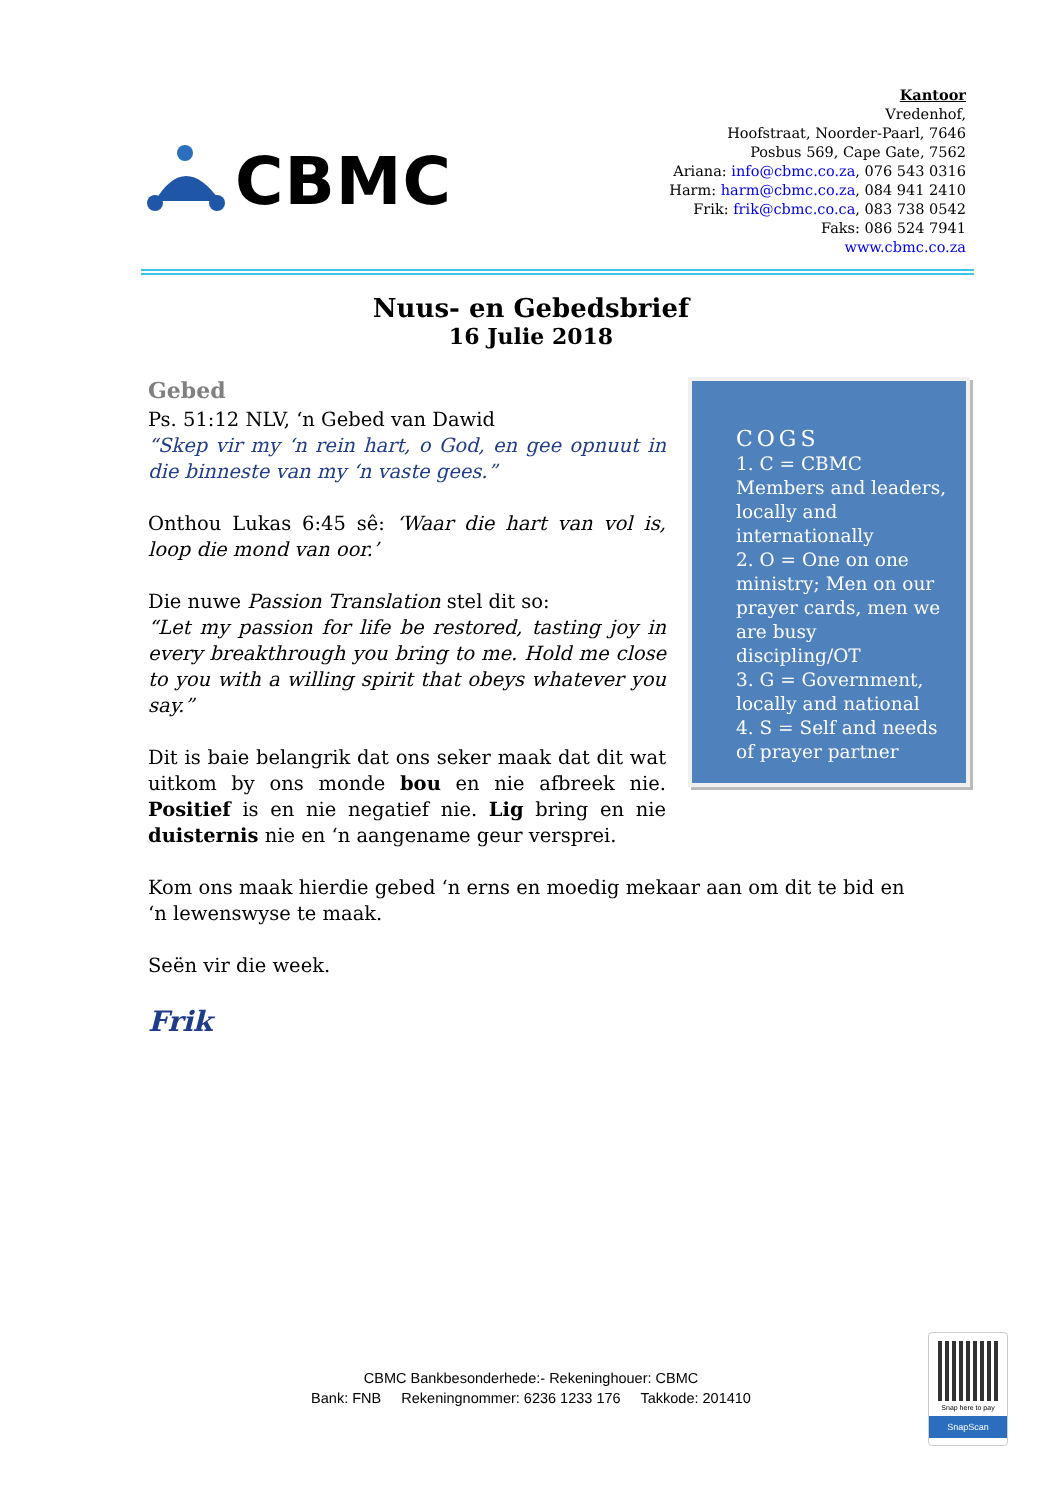CBMC
Kantoor
Vredenhof,
Hoofstraat, Noorder-Paarl, 7646
Posbus 569, Cape Gate, 7562
Ariana: info@cbmc.co.za, 076 543 0316
Harm: harm@cbmc.co.za, 084 941 2410
Frik: frik@cbmc.co.ca, 083 738 0542
Faks: 086 524 7941
www.cbmc.co.za
Nuus- en Gebedsbrief
16 Julie 2018
Gebed
Ps. 51:12 NLV, ‘n Gebed van Dawid
“Skep vir my ‘n rein hart, o God, en gee opnuut in die binneste van my ‘n vaste gees.”
Onthou Lukas 6:45 sê: ‘Waar die hart van vol is, loop die mond van oor.’
Die nuwe Passion Translation stel dit so:
“Let my passion for life be restored, tasting joy in every breakthrough you bring to me. Hold me close to you with a willing spirit that obeys whatever you say.”
Dit is baie belangrik dat ons seker maak dat dit wat uitkom by ons monde bou en nie afbreek nie. Positief is en nie negatief nie. Lig bring en nie duisternis nie en ‘n aangename geur versprei.
COGS
1. C = CBMC Members and leaders, locally and internationally
2. O = One on one ministry; Men on our prayer cards, men we are busy discipling/OT
3. G = Government, locally and national
4. S = Self and needs of prayer partner
Kom ons maak hierdie gebed ‘n erns en moedig mekaar aan om dit te bid en ‘n lewenswyse te maak.
Seën vir die week.
Frik
CBMC Bankbesonderhede:- Rekeninghouer: CBMC
Bank: FNB Rekeningnommer: 6236 1233 176 Takkode: 201410
Snap here to pay
SnapScan